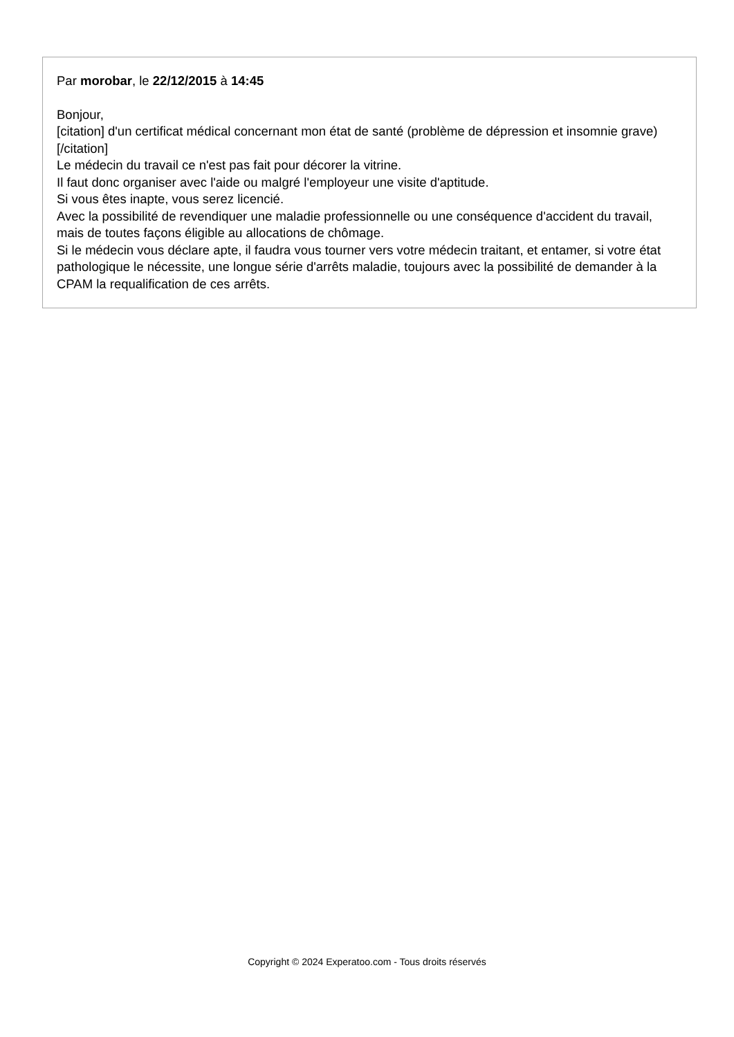Par morobar, le 22/12/2015 à 14:45
Bonjour,
[citation] d'un certificat médical concernant mon état de santé (problème de dépression et insomnie grave)[/citation]
Le médecin du travail ce n'est pas fait pour décorer la vitrine.
Il faut donc organiser avec l'aide ou malgré l'employeur une visite d'aptitude.
Si vous êtes inapte, vous serez licencié.
Avec la possibilité de revendiquer une maladie professionnelle ou une conséquence d'accident du travail, mais de toutes façons éligible au allocations de chômage.
Si le médecin vous déclare apte, il faudra vous tourner vers votre médecin traitant, et entamer, si votre état pathologique le nécessite, une longue série d'arrêts maladie, toujours avec la possibilité de demander à la CPAM la requalification de ces arrêts.
Copyright © 2024 Experatoo.com - Tous droits réservés